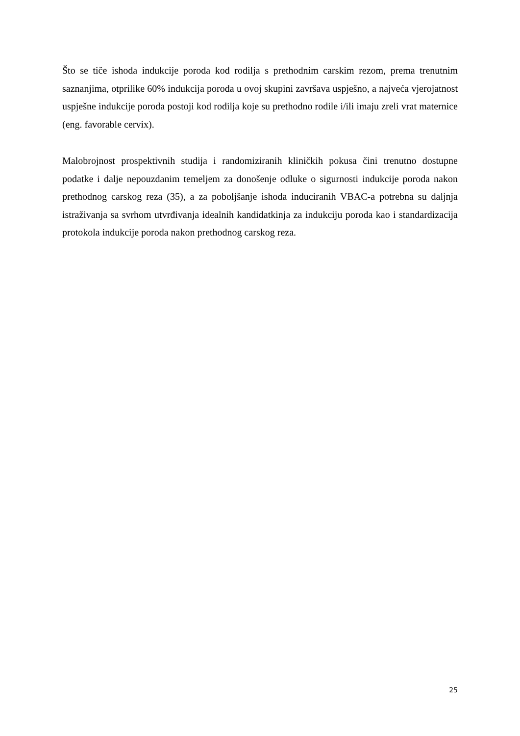Što se tiče ishoda indukcije poroda kod rodilja s prethodnim carskim rezom, prema trenutnim saznanjima, otprilike 60% indukcija poroda u ovoj skupini završava uspješno, a najveća vjerojatnost uspješne indukcije poroda postoji kod rodilja koje su prethodno rodile i/ili imaju zreli vrat maternice (eng. favorable cervix).
Malobrojnost prospektivnih studija i randomiziranih kliničkih pokusa čini trenutno dostupne podatke i dalje nepouzdanim temeljem za donošenje odluke o sigurnosti indukcije poroda nakon prethodnog carskog reza (35), a za poboljšanje ishoda induciranih VBAC-a potrebna su daljnja istraživanja sa svrhom utvrđivanja idealnih kandidatkinja za indukciju poroda kao i standardizacija protokola indukcije poroda nakon prethodnog carskog reza.
25